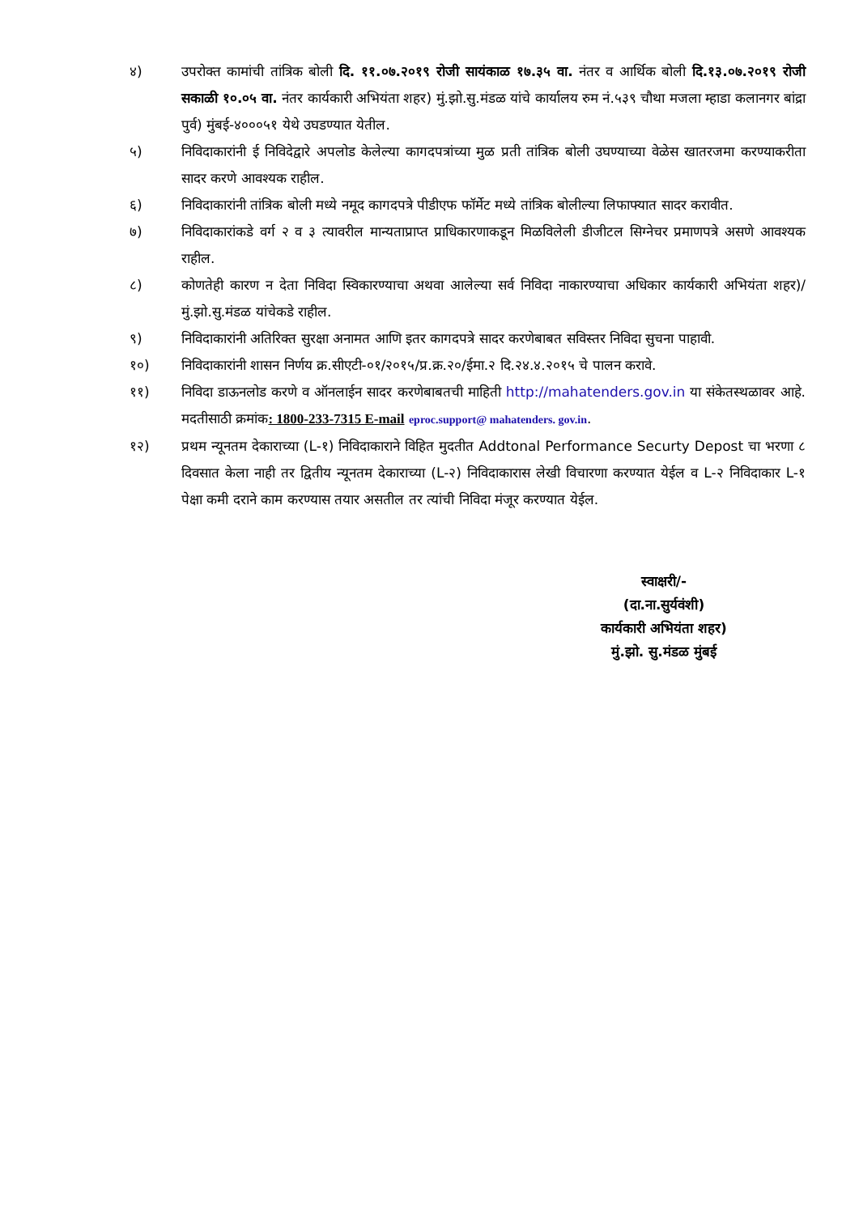४) उपरोक्त कामांची तांत्रिक बोली दि. ११.०७.२०१९ रोजी सायंकाळ १७.३५ वा. नंतर व आर्थिक बोली दि.१३.०७.२०१९ रोजी सकाळी १०.०५ वा. नंतर कार्यकारी अभियंता शहर) मुं.झो.सु.मंडळ यांचे कार्यालय रुम नं.५३९ चौथा मजला म्हाडा कलानगर बांद्रा पुर्व) मुंबई-४०००५१ येथे उघडण्यात येतील.
५) निविदाकारांनी ई निविदेद्वारे अपलोड केलेल्या कागदपत्रांच्या मुळ प्रती तांत्रिक बोली उघण्याच्या वेळेस खातरजमा करण्याकरीता सादर करणे आवश्यक राहील.
६) निविदाकारांनी तांत्रिक बोली मध्ये नमूद कागदपत्रे पीडीएफ फॉर्मेट मध्ये तांत्रिक बोलील्या लिफाफ्यात सादर करावीत.
७) निविदाकारांकडे वर्ग २ व ३ त्यावरील मान्यताप्राप्त प्राधिकारणाकडून मिळविलेली डीजीटल सिग्नेचर प्रमाणपत्रे असणे आवश्यक राहील.
८) कोणतेही कारण न देता निविदा स्विकारण्याचा अथवा आलेल्या सर्व निविदा नाकारण्याचा अधिकार कार्यकारी अभियंता शहर)/मुं.झो.सु.मंडळ यांचेकडे राहील.
९) निविदाकारांनी अतिरिक्त सुरक्षा अनामत आणि इतर कागदपत्रे सादर करणेबाबत सविस्तर निविदा सुचना पाहावी.
१०) निविदाकारांनी शासन निर्णय क्र.सीएटी-०१/२०१५/प्र.क्र.२०/ईमा.२ दि.२४.४.२०१५ चे पालन करावे.
११) निविदा डाऊनलोड करणे व ऑनलाईन सादर करणेबाबतची माहिती http://mahatenders.gov.in या संकेतस्थळावर आहे. मदतीसाठी क्रमांक: 1800-233-7315 E-mail eproc.support@ mahatenders. gov.in.
१२) प्रथम न्यूनतम देकाराच्या (L-१) निविदाकाराने विहित मुदतीत Addtonal Performance Securty Depost चा भरणा ८ दिवसात केला नाही तर द्वितीय न्यूनतम देकाराच्या (L-२) निविदाकारास लेखी विचारणा करण्यात येईल व L-२ निविदाकार L-१ पेक्षा कमी दराने काम करण्यास तयार असतील तर त्यांची निविदा मंजूर करण्यात येईल.
स्वाक्षरी/-
(दा.ना.सुर्यवंशी)
कार्यकारी अभियंता शहर)
मुं.झो. सु.मंडळ मुंबई